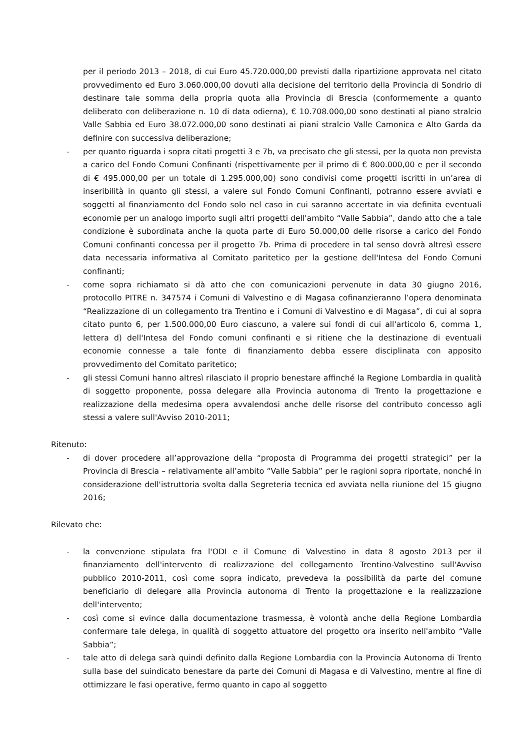per il periodo 2013 – 2018, di cui Euro 45.720.000,00 previsti dalla ripartizione approvata nel citato provvedimento ed Euro 3.060.000,00 dovuti alla decisione del territorio della Provincia di Sondrio di destinare tale somma della propria quota alla Provincia di Brescia (conformemente a quanto deliberato con deliberazione n. 10 di data odierna), € 10.708.000,00 sono destinati al piano stralcio Valle Sabbia ed Euro 38.072.000,00 sono destinati ai piani stralcio Valle Camonica e Alto Garda da definire con successiva deliberazione;
- per quanto riguarda i sopra citati progetti 3 e 7b, va precisato che gli stessi, per la quota non prevista a carico del Fondo Comuni Confinanti (rispettivamente per il primo di € 800.000,00 e per il secondo di € 495.000,00 per un totale di 1.295.000,00) sono condivisi come progetti iscritti in un’area di inseribilità in quanto gli stessi, a valere sul Fondo Comuni Confinanti, potranno essere avviati e soggetti al finanziamento del Fondo solo nel caso in cui saranno accertate in via definita eventuali economie per un analogo importo sugli altri progetti dell'ambito “Valle Sabbia”, dando atto che a tale condizione è subordinata anche la quota parte di Euro 50.000,00 delle risorse a carico del Fondo Comuni confinanti concessa per il progetto 7b. Prima di procedere in tal senso dovrà altresì essere data necessaria informativa al Comitato paritetico per la gestione dell'Intesa del Fondo Comuni confinanti;
- come sopra richiamato si dà atto che con comunicazioni pervenute in data 30 giugno 2016, protocollo PITRE n. 347574 i Comuni di Valvestino e di Magasa cofinanzieranno l’opera denominata “Realizzazione di un collegamento tra Trentino e i Comuni di Valvestino e di Magasa”, di cui al sopra citato punto 6, per 1.500.000,00 Euro ciascuno, a valere sui fondi di cui all'articolo 6, comma 1, lettera d) dell'Intesa del Fondo comuni confinanti e si ritiene che la destinazione di eventuali economie connesse a tale fonte di finanziamento debba essere disciplinata con apposito provvedimento del Comitato paritetico;
- gli stessi Comuni hanno altresì rilasciato il proprio benestare affinché la Regione Lombardia in qualità di soggetto proponente, possa delegare alla Provincia autonoma di Trento la progettazione e realizzazione della medesima opera avvalendosi anche delle risorse del contributo concesso agli stessi a valere sull'Avviso 2010-2011;
Ritenuto:
- di dover procedere all’approvazione della “proposta di Programma dei progetti strategici” per la Provincia di Brescia – relativamente all’ambito “Valle Sabbia” per le ragioni sopra riportate, nonché in considerazione dell'istruttoria svolta dalla Segreteria tecnica ed avviata nella riunione del 15 giugno 2016;
Rilevato che:
- la convenzione stipulata fra l'ODI e il Comune di Valvestino in data 8 agosto 2013 per il finanziamento dell'intervento di realizzazione del collegamento Trentino-Valvestino sull'Avviso pubblico 2010-2011, così come sopra indicato, prevedeva la possibilità da parte del comune beneficiario di delegare alla Provincia autonoma di Trento la progettazione e la realizzazione dell'intervento;
- così come si evince dalla documentazione trasmessa, è volontà anche della Regione Lombardia confermare tale delega, in qualità di soggetto attuatore del progetto ora inserito nell'ambito “Valle Sabbia”;
- tale atto di delega sarà quindi definito dalla Regione Lombardia con la Provincia Autonoma di Trento sulla base del suindicato benestare da parte dei Comuni di Magasa e di Valvestino, mentre al fine di ottimizzare le fasi operative, fermo quanto in capo al soggetto